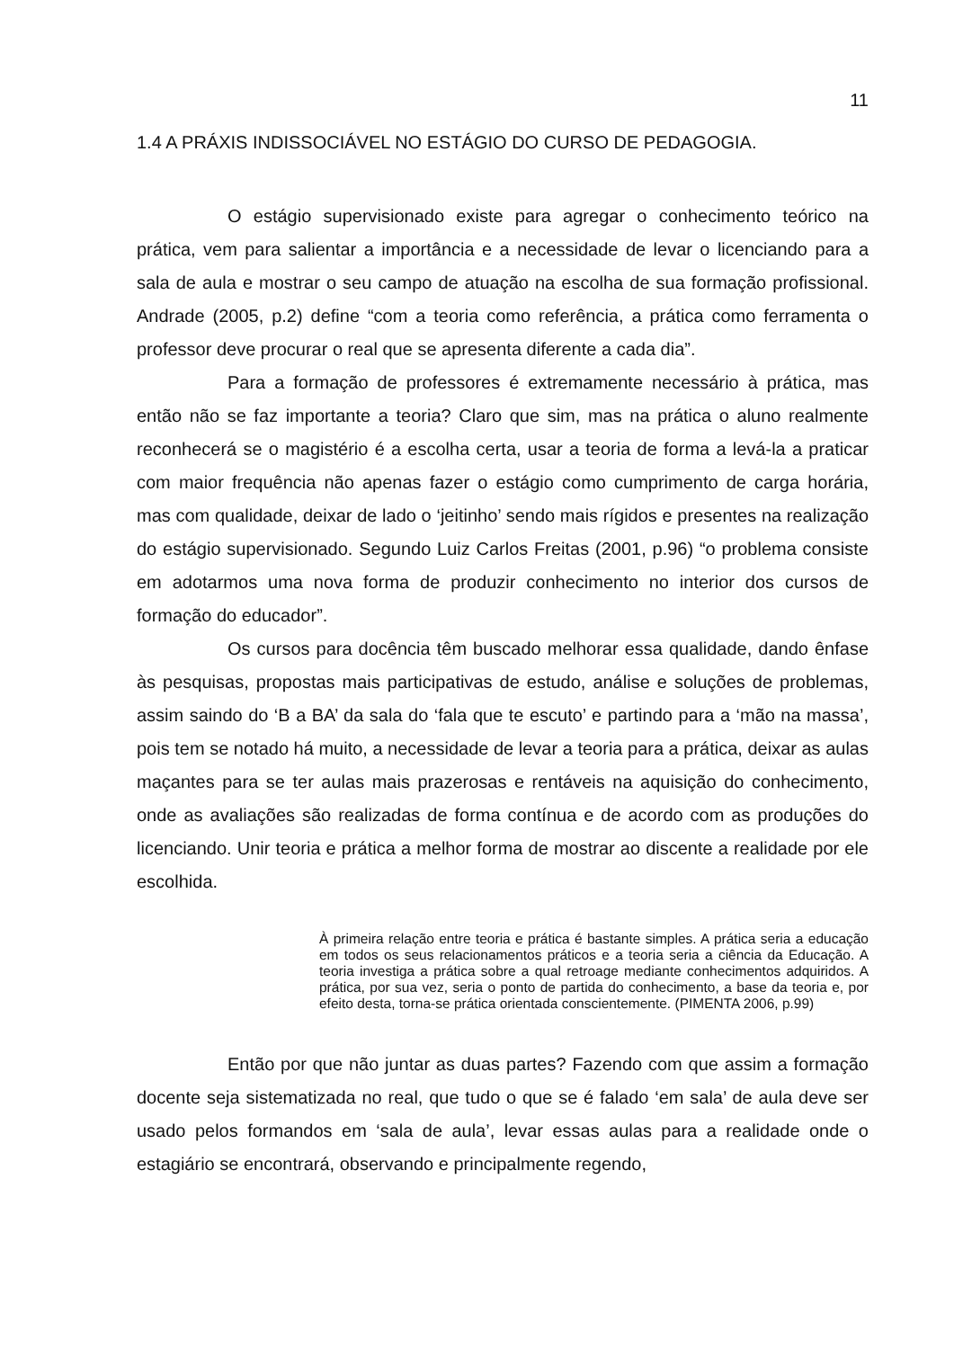11
1.4 A PRÁXIS INDISSOCIÁVEL NO ESTÁGIO DO CURSO DE PEDAGOGIA.
O estágio supervisionado existe para agregar o conhecimento teórico na prática, vem para salientar a importância e a necessidade de levar o licenciando para a sala de aula e mostrar o seu campo de atuação na escolha de sua formação profissional. Andrade (2005, p.2) define “com a teoria como referência, a prática como ferramenta o professor deve procurar o real que se apresenta diferente a cada dia”.
Para a formação de professores é extremamente necessário à prática, mas então não se faz importante a teoria? Claro que sim, mas na prática o aluno realmente reconhecerá se o magistério é a escolha certa, usar a teoria de forma a levá-la a praticar com maior frequência não apenas fazer o estágio como cumprimento de carga horária, mas com qualidade, deixar de lado o ‘jeitinho’ sendo mais rígidos e presentes na realização do estágio supervisionado. Segundo Luiz Carlos Freitas (2001, p.96) “o problema consiste em adotarmos uma nova forma de produzir conhecimento no interior dos cursos de formação do educador”.
Os cursos para docência têm buscado melhorar essa qualidade, dando ênfase às pesquisas, propostas mais participativas de estudo, análise e soluções de problemas, assim saindo do ‘B a BA’ da sala do ‘fala que te escuto’ e partindo para a ‘mão na massa’, pois tem se notado há muito, a necessidade de levar a teoria para a prática, deixar as aulas maçantes para se ter aulas mais prazerosas e rentáveis na aquisição do conhecimento, onde as avaliações são realizadas de forma contínua e de acordo com as produções do licenciando. Unir teoria e prática a melhor forma de mostrar ao discente a realidade por ele escolhida.
À primeira relação entre teoria e prática é bastante simples. A prática seria a educação em todos os seus relacionamentos práticos e a teoria seria a ciência da Educação. A teoria investiga a prática sobre a qual retroage mediante conhecimentos adquiridos. A prática, por sua vez, seria o ponto de partida do conhecimento, a base da teoria e, por efeito desta, torna-se prática orientada conscientemente. (PIMENTA 2006, p.99)
Então por que não juntar as duas partes? Fazendo com que assim a formação docente seja sistematizada no real, que tudo o que se é falado ‘em sala’ de aula deve ser usado pelos formandos em ‘sala de aula’, levar essas aulas para a realidade onde o estagiário se encontrará, observando e principalmente regendo,